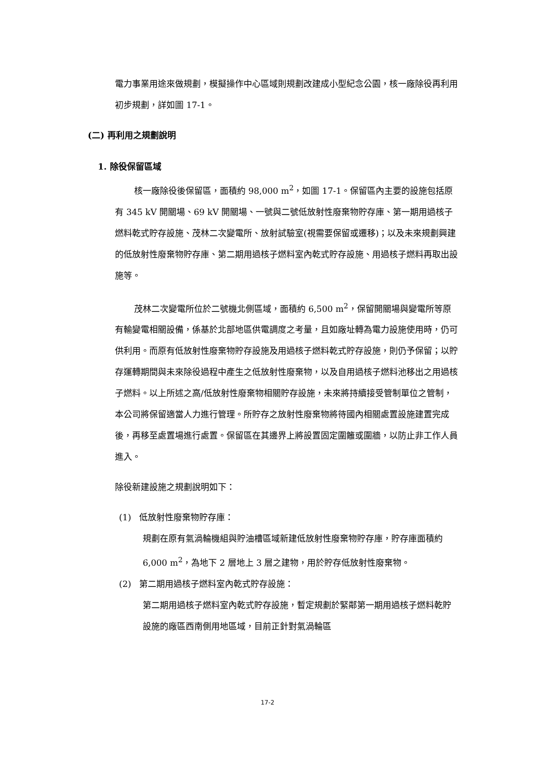電力事業用途來做規劃，模擬操作中心區域則規劃改建成小型紀念公園，核一廠除役再利用初步規劃，詳如圖 17-1。
(二) 再利用之規劃說明
1. 除役保留區域
核一廠除役後保留區，面積約 98,000 m<sup>2</sup>，如圖 17-1。保留區內主要的設施包括原有 345 kV 開關場、69 kV 開關場、一號與二號低放射性廢棄物貯存庫、第一期用過核子燃料乾式貯存設施、茂林二次變電所、放射試驗室(視需要保留或遷移)；以及未來規劃興建的低放射性廢棄物貯存庫、第二期用過核子燃料室內乾式貯存設施、用過核子燃料再取出設施等。
茂林二次變電所位於二號機北側區域，面積約 6,500 m<sup>2</sup>，保留開關場與變電所等原有輸變電相關設備，係基於北部地區供電調度之考量，且如廠址轉為電力設施使用時，仍可供利用。而原有低放射性廢棄物貯存設施及用過核子燃料乾式貯存設施，則仍予保留；以貯存運轉期間與未來除役過程中產生之低放射性廢棄物，以及自用過核子燃料池移出之用過核子燃料。以上所述之高/低放射性廢棄物相關貯存設施，未來將持續接受管制單位之管制，本公司將保留適當人力進行管理。所貯存之放射性廢棄物將待國內相關處置設施建置完成後，再移至處置場進行處置。保留區在其邊界上將設置固定圍籬或圍牆，以防止非工作人員進入。
除役新建設施之規劃說明如下：
(1) 低放射性廢棄物貯存庫：
規劃在原有氣渦輪機組與貯油槽區域新建低放射性廢棄物貯存庫，貯存庫面積約 6,000 m<sup>2</sup>，為地下 2 層地上 3 層之建物，用於貯存低放射性廢棄物。
(2) 第二期用過核子燃料室內乾式貯存設施：
第二期用過核子燃料室內乾式貯存設施，暫定規劃於緊鄰第一期用過核子燃料乾貯設施的廠區西南側用地區域，目前正針對氣渦輪區
17-2